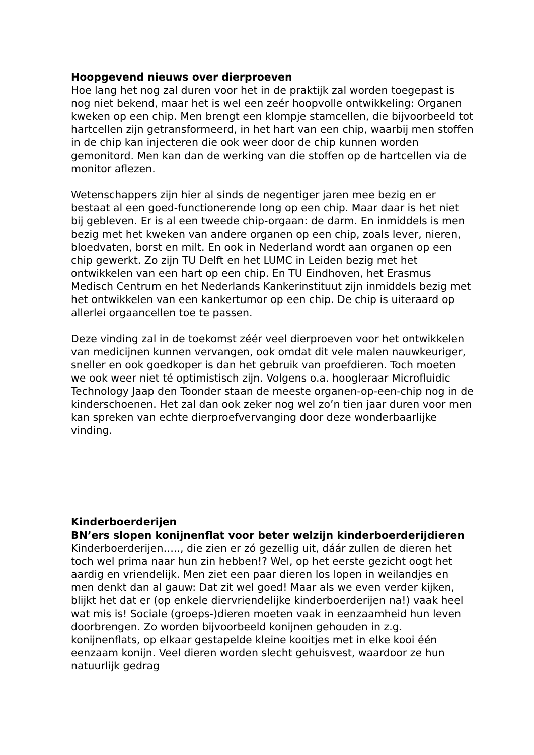Hoopgevend nieuws over dierproeven
Hoe lang het nog zal duren voor het in de praktijk zal worden toegepast is nog niet bekend, maar het is wel een zeér hoopvolle ontwikkeling: Organen kweken op een chip. Men brengt een klompje stamcellen, die bijvoorbeeld tot hartcellen zijn getransformeerd, in het hart van een chip, waarbij men stoffen in de chip kan injecteren die ook weer door de chip kunnen worden gemonitord. Men kan dan de werking van die stoffen op de hartcellen via de monitor aflezen.
Wetenschappers zijn hier al sinds de negentiger jaren mee bezig en er bestaat al een goed-functionerende long op een chip. Maar daar is het niet bij gebleven. Er is al een tweede chip-orgaan: de darm. En inmiddels is men bezig met het kweken van andere organen op een chip, zoals lever, nieren, bloedvaten, borst en milt. En ook in Nederland wordt aan organen op een chip gewerkt. Zo zijn TU Delft en het LUMC in Leiden bezig met het ontwikkelen van een hart op een chip. En TU Eindhoven, het Erasmus Medisch Centrum en het Nederlands Kankerinstituut zijn inmiddels bezig met het ontwikkelen van een kankertumor op een chip. De chip is uiteraard op allerlei orgaancellen toe te passen.
Deze vinding zal in de toekomst zéér veel dierproeven voor het ontwikkelen van medicijnen kunnen vervangen, ook omdat dit vele malen nauwkeuriger, sneller en ook goedkoper is dan het gebruik van proefdieren. Toch moeten we ook weer niet té optimistisch zijn. Volgens o.a. hoogleraar Microfluidic Technology Jaap den Toonder staan de meeste organen-op-een-chip nog in de kinderschoenen. Het zal dan ook zeker nog wel zo’n tien jaar duren voor men kan spreken van echte dierproefvervanging door deze wonderbaarlijke vinding.
Kinderboerderijen
BN’ers slopen konijnenflat voor beter welzijn kinderboerderijdieren
Kinderboerderijen….., die zien er zó gezellig uit, dáár zullen de dieren het toch wel prima naar hun zin hebben!? Wel, op het eerste gezicht oogt het aardig en vriendelijk. Men ziet een paar dieren los lopen in weilandjes en men denkt dan al gauw: Dat zit wel goed! Maar als we even verder kijken, blijkt het dat er (op enkele diervriendelijke kinderboerderijen na!) vaak heel wat mis is! Sociale (groeps-)dieren moeten vaak in eenzaamheid hun leven doorbrengen. Zo worden bijvoorbeeld konijnen gehouden in z.g. konijnenflats, op elkaar gestapelde kleine kooitjes met in elke kooi één eenzaam konijn. Veel dieren worden slecht gehuisvest, waardoor ze hun natuurlijk gedrag